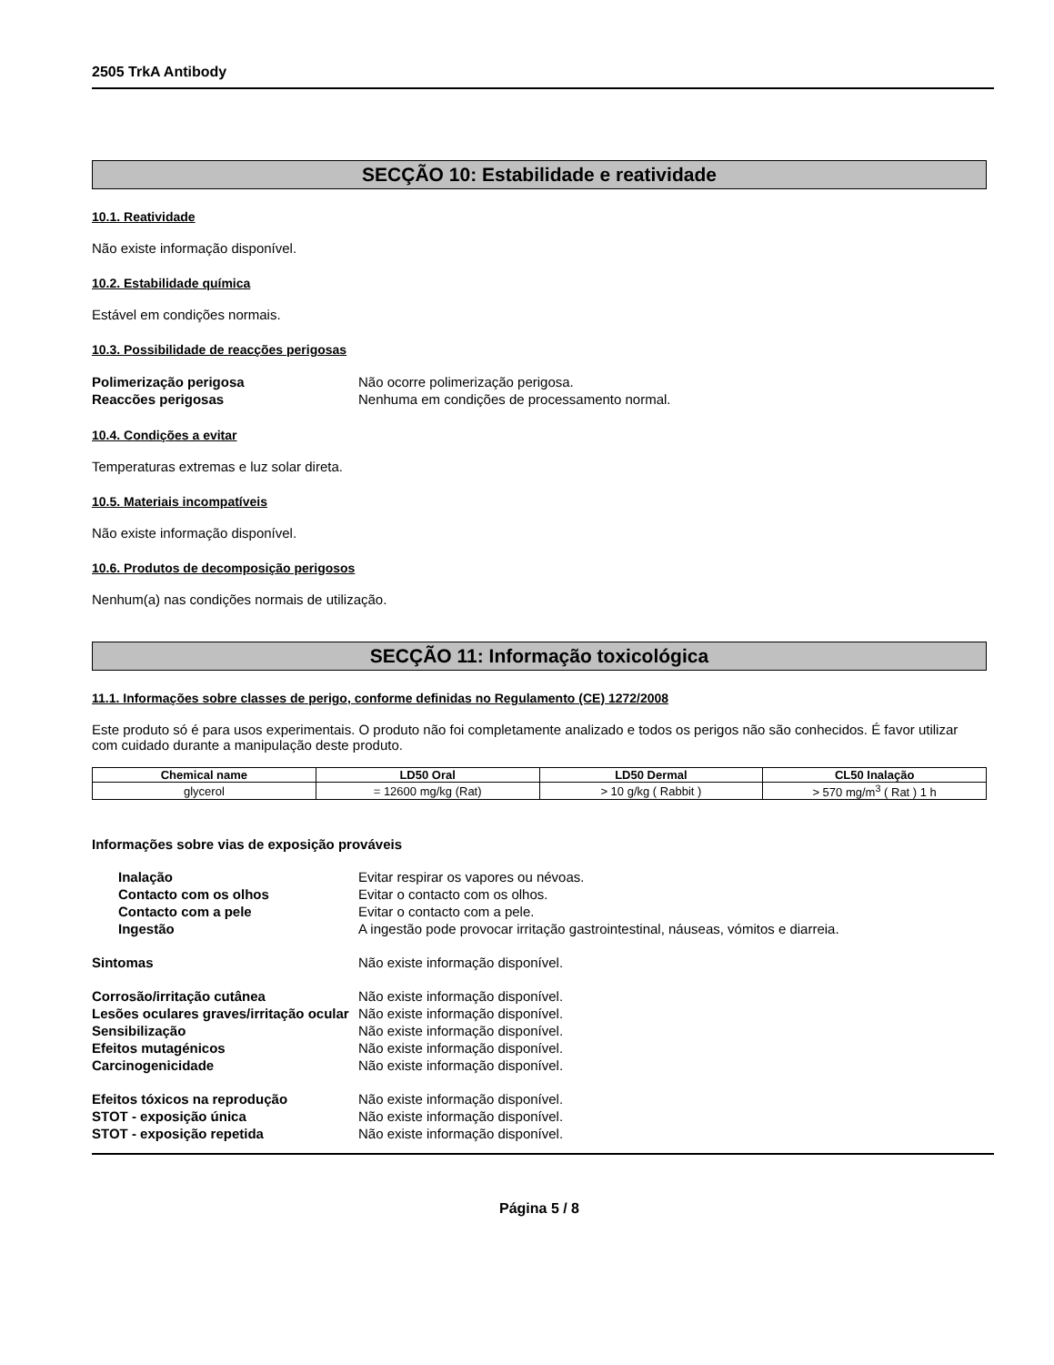2505 TrkA Antibody
SECÇÃO 10: Estabilidade e reatividade
10.1. Reatividade
Não existe informação disponível.
10.2. Estabilidade química
Estável em condições normais.
10.3. Possibilidade de reacções perigosas
Polimerização perigosa Não ocorre polimerização perigosa.
Reaccões perigosas Nenhuma em condições de processamento normal.
10.4. Condições a evitar
Temperaturas extremas e luz solar direta.
10.5. Materiais incompatíveis
Não existe informação disponível.
10.6. Produtos de decomposição perigosos
Nenhum(a) nas condições normais de utilização.
SECÇÃO 11: Informação toxicológica
11.1. Informações sobre classes de perigo, conforme definidas no Regulamento (CE) 1272/2008
Este produto só é para usos experimentais. O produto não foi completamente analizado e todos os perigos não são conhecidos. É favor utilizar com cuidado durante a manipulação deste produto.
| Chemical name | LD50 Oral | LD50 Dermal | CL50 Inalação |
| --- | --- | --- | --- |
| glycerol | = 12600 mg/kg (Rat) | > 10 g/kg ( Rabbit ) | > 570 mg/m<sup>3</sup> ( Rat ) 1 h |
Informações sobre vias de exposição prováveis
Inalação Evitar respirar os vapores ou névoas.
Contacto com os olhos Evitar o contacto com os olhos.
Contacto com a pele Evitar o contacto com a pele.
Ingestão A ingestão pode provocar irritação gastrointestinal, náuseas, vómitos e diarreia.
Sintomas Não existe informação disponível.
Corrosão/irritação cutânea Não existe informação disponível.
Lesões oculares graves/irritação ocular Não existe informação disponível.
Sensibilização Não existe informação disponível.
Efeitos mutagénicos Não existe informação disponível.
Carcinogenicidade Não existe informação disponível.
Efeitos tóxicos na reprodução Não existe informação disponível.
STOT - exposição única Não existe informação disponível.
STOT - exposição repetida Não existe informação disponível.
Página 5 / 8